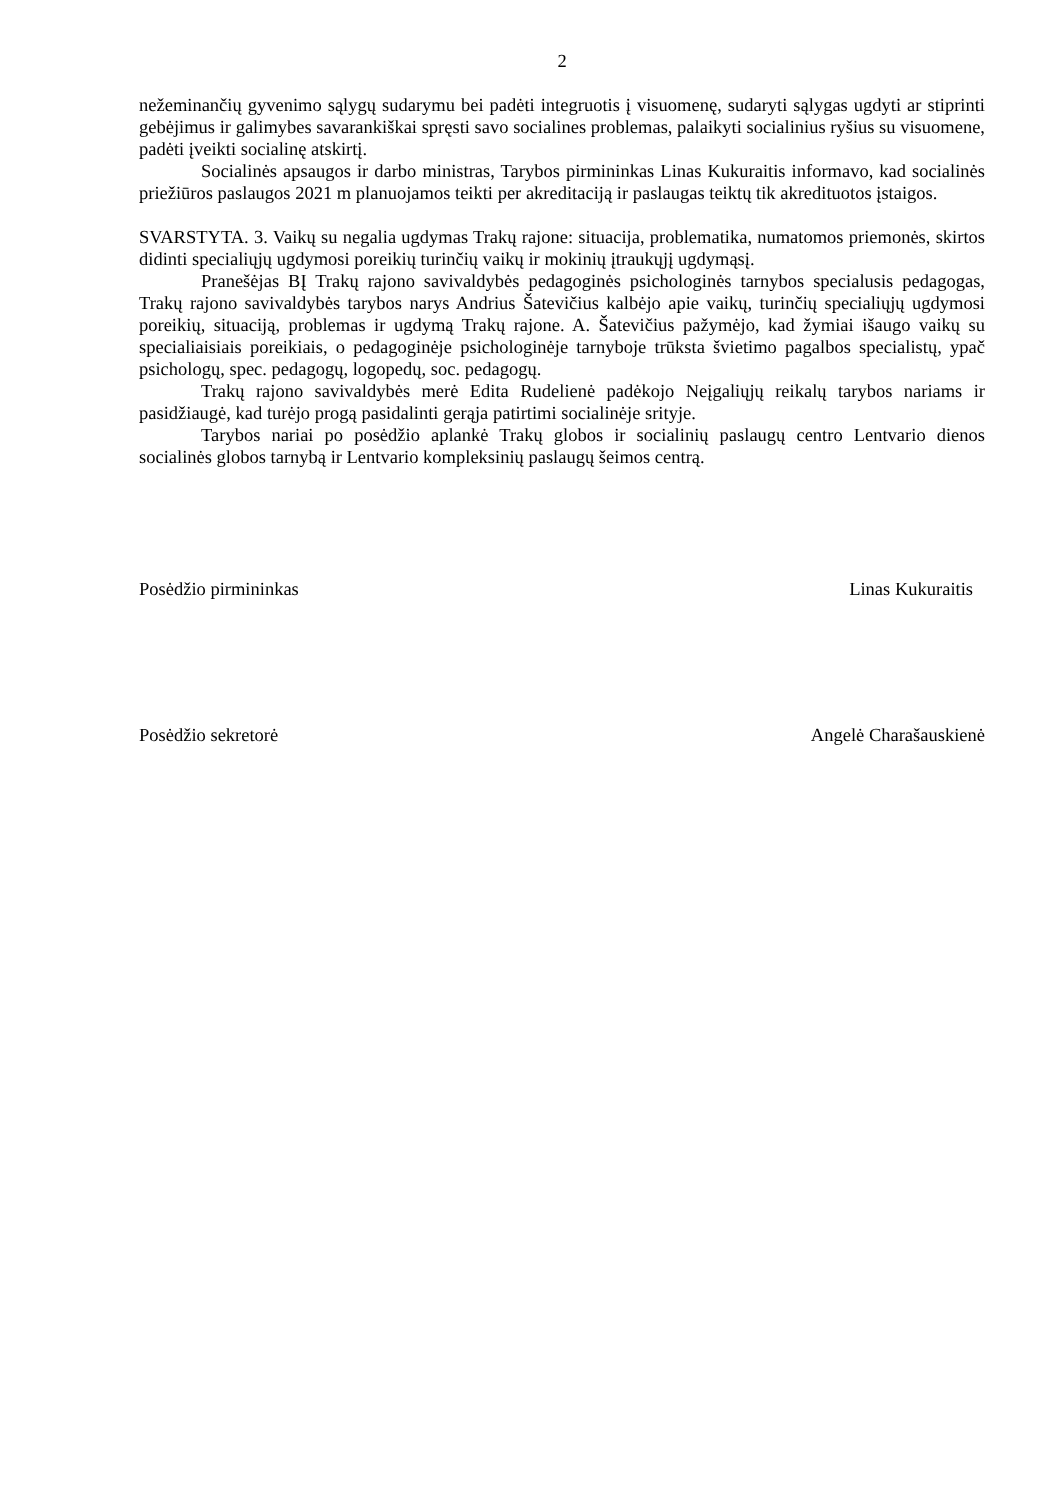2
nežeminančių gyvenimo sąlygų sudarymu bei padėti integruotis į visuomenę, sudaryti sąlygas ugdyti ar stiprinti gebėjimus ir galimybes savarankiškai spręsti savo socialines problemas, palaikyti socialinius ryšius su visuomene, padėti įveikti socialinę atskirtį.
Socialinės apsaugos ir darbo ministras, Tarybos pirmininkas Linas Kukuraitis informavo, kad socialinės priežiūros paslaugos 2021 m planuojamos teikti per akreditaciją ir paslaugas teiktų tik akredituotos įstaigos.
SVARSTYTA. 3. Vaikų su negalia ugdymas Trakų rajone: situacija, problematika, numatomos priemonės, skirtos didinti specialiųjų ugdymosi poreikių turinčių vaikų ir mokinių įtraukųjį ugdymąsį.
Pranešėjas BĮ Trakų rajono savivaldybės pedagoginės psichologinės tarnybos specialusis pedagogas, Trakų rajono savivaldybės tarybos narys Andrius Šatevičius kalbėjo apie vaikų, turinčių specialiųjų ugdymosi poreikių, situaciją, problemas ir ugdymą Trakų rajone. A. Šatevičius pažymėjo, kad žymiai išaugo vaikų su specialiaisiais poreikiais, o pedagoginėje psichologinėje tarnyboje trūksta švietimo pagalbos specialistų, ypač psichologų, spec. pedagogų, logopedų, soc. pedagogų.
Trakų rajono savivaldybės merė Edita Rudelienė padėkojo Neįgaliųjų reikalų tarybos nariams ir pasidžiaugė, kad turėjo progą pasidalinti gerąja patirtimi socialinėje srityje.
Tarybos nariai po posėdžio aplankė Trakų globos ir socialinių paslaugų centro Lentvario dienos socialinės globos tarnybą ir Lentvario kompleksinių paslaugų šeimos centrą.
Posėdžio pirmininkas Linas Kukuraitis
Posėdžio sekretorė Angelė Charašauskienė